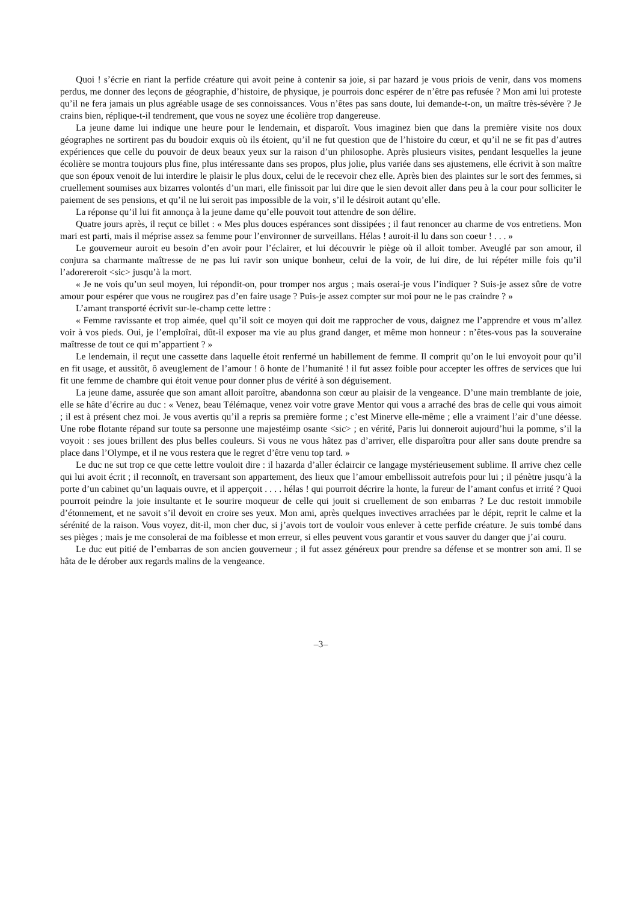Quoi ! s’écrie en riant la perfide créature qui avoit peine à contenir sa joie, si par hazard je vous priois de venir, dans vos momens perdus, me donner des leçons de géographie, d’histoire, de physique, je pourrois donc espérer de n’être pas refusée ? Mon ami lui proteste qu’il ne fera jamais un plus agréable usage de ses connoissances. Vous n’êtes pas sans doute, lui demande-t-on, un maître très-sévère ? Je crains bien, réplique-t-il tendrement, que vous ne soyez une écolière trop dangereuse.
La jeune dame lui indique une heure pour le lendemain, et disparoît. Vous imaginez bien que dans la première visite nos doux géographes ne sortirent pas du boudoir exquis où ils étoient, qu’il ne fut question que de l’histoire du cœur, et qu’il ne se fit pas d’autres expériences que celle du pouvoir de deux beaux yeux sur la raison d’un philosophe. Après plusieurs visites, pendant lesquelles la jeune écolière se montra toujours plus fine, plus intéressante dans ses propos, plus jolie, plus variée dans ses ajustemens, elle écrivit à son maître que son époux venoit de lui interdire le plaisir le plus doux, celui de le recevoir chez elle. Après bien des plaintes sur le sort des femmes, si cruellement soumises aux bizarres volontés d’un mari, elle finissoit par lui dire que le sien devoit aller dans peu à la cour pour solliciter le paiement de ses pensions, et qu’il ne lui seroit pas impossible de la voir, s’il le désiroit autant qu’elle.
La réponse qu’il lui fit annonça à la jeune dame qu’elle pouvoit tout attendre de son délire.
Quatre jours après, il reçut ce billet : « Mes plus douces espérances sont dissipées ; il faut renoncer au charme de vos entretiens. Mon mari est parti, mais il méprise assez sa femme pour l’environner de surveillans. Hélas ! auroit-il lu dans son coeur ! . . . »
Le gouverneur auroit eu besoin d’en avoir pour l’éclairer, et lui découvrir le piège où il alloit tomber. Aveuglé par son amour, il conjura sa charmante maîtresse de ne pas lui ravir son unique bonheur, celui de la voir, de lui dire, de lui répéter mille fois qu’il l’adorereroit <sic> jusqu’à la mort.
« Je ne vois qu’un seul moyen, lui répondit-on, pour tromper nos argus ; mais oserai-je vous l’indiquer ? Suis-je assez sûre de votre amour pour espérer que vous ne rougirez pas d’en faire usage ? Puis-je assez compter sur moi pour ne le pas craindre ? »
L’amant transporté écrivit sur-le-champ cette lettre :
« Femme ravissante et trop aimée, quel qu’il soit ce moyen qui doit me rapprocher de vous, daignez me l’apprendre et vous m’allez voir à vos pieds. Oui, je l’emploîrai, dût-il exposer ma vie au plus grand danger, et même mon honneur : n’êtes-vous pas la souveraine maîtresse de tout ce qui m’appartient ? »
Le lendemain, il reçut une cassette dans laquelle étoit renfermé un habillement de femme. Il comprit qu’on le lui envoyoit pour qu’il en fit usage, et aussitôt, ô aveuglement de l’amour ! ô honte de l’humanité ! il fut assez foible pour accepter les offres de services que lui fit une femme de chambre qui étoit venue pour donner plus de vérité à son déguisement.
La jeune dame, assurée que son amant alloit paroître, abandonna son cœur au plaisir de la vengeance. D’une main tremblante de joie, elle se hâte d’écrire au duc : « Venez, beau Télémaque, venez voir votre grave Mentor qui vous a arraché des bras de celle qui vous aimoit ; il est à présent chez moi. Je vous avertis qu’il a repris sa première forme ; c’est Minerve elle-même ; elle a vraiment l’air d’une déesse. Une robe flotante répand sur toute sa personne une majestéimp osante <sic> ; en vérité, Paris lui donneroit aujourd’hui la pomme, s’il la voyoit : ses joues brillent des plus belles couleurs. Si vous ne vous hâtez pas d’arriver, elle disparoîtra pour aller sans doute prendre sa place dans l’Olympe, et il ne vous restera que le regret d’être venu top tard. »
Le duc ne sut trop ce que cette lettre vouloit dire : il hazarda d’aller éclaircir ce langage mystérieusement sublime. Il arrive chez celle qui lui avoit écrit ; il reconnoît, en traversant son appartement, des lieux que l’amour embellissoit autrefois pour lui ; il pénètre jusqu’à la porte d’un cabinet qu’un laquais ouvre, et il apperçoit . . . . hélas ! qui pourroit décrire la honte, la fureur de l’amant confus et irrité ? Quoi pourroit peindre la joie insultante et le sourire moqueur de celle qui jouit si cruellement de son embarras ? Le duc restoit immobile d’étonnement, et ne savoit s’il devoit en croire ses yeux. Mon ami, après quelques invectives arrachées par le dépit, reprit le calme et la sérénité de la raison. Vous voyez, dit-il, mon cher duc, si j’avois tort de vouloir vous enlever à cette perfide créature. Je suis tombé dans ses pièges ; mais je me consolerai de ma foiblesse et mon erreur, si elles peuvent vous garantir et vous sauver du danger que j’ai couru.
Le duc eut pitié de l’embarras de son ancien gouverneur ; il fut assez généreux pour prendre sa défense et se montrer son ami. Il se hâta de le dérober aux regards malins de la vengeance.
–3–